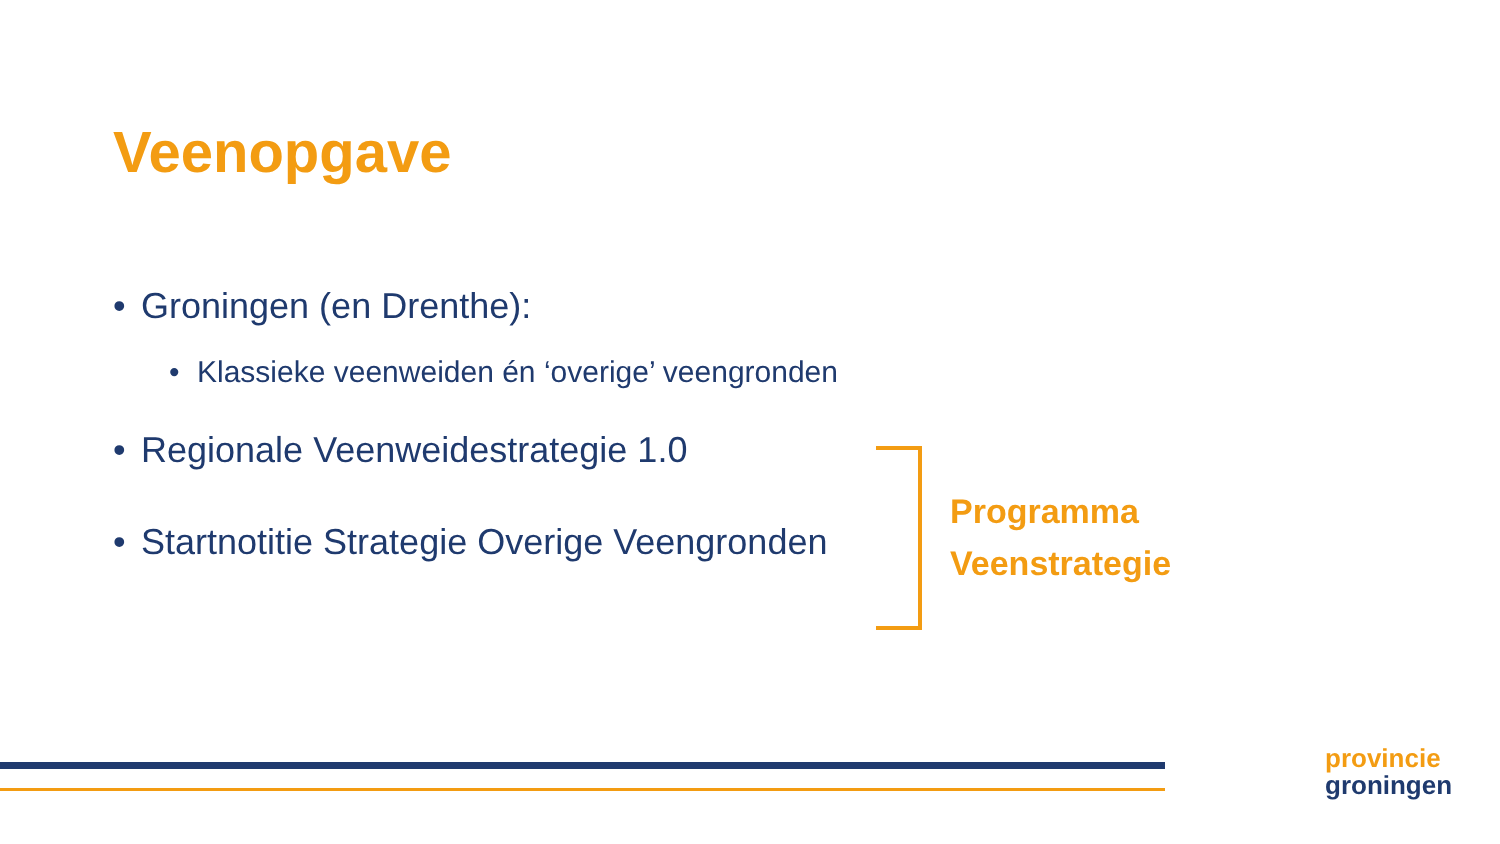Veenopgave
• Groningen (en Drenthe):
• Klassieke veenweiden én ‘overige’ veengronden
• Regionale Veenweidestrategie 1.0
• Startnotitie Strategie Overige Veengronden
Programma
Veenstrategie
provincie
groningen